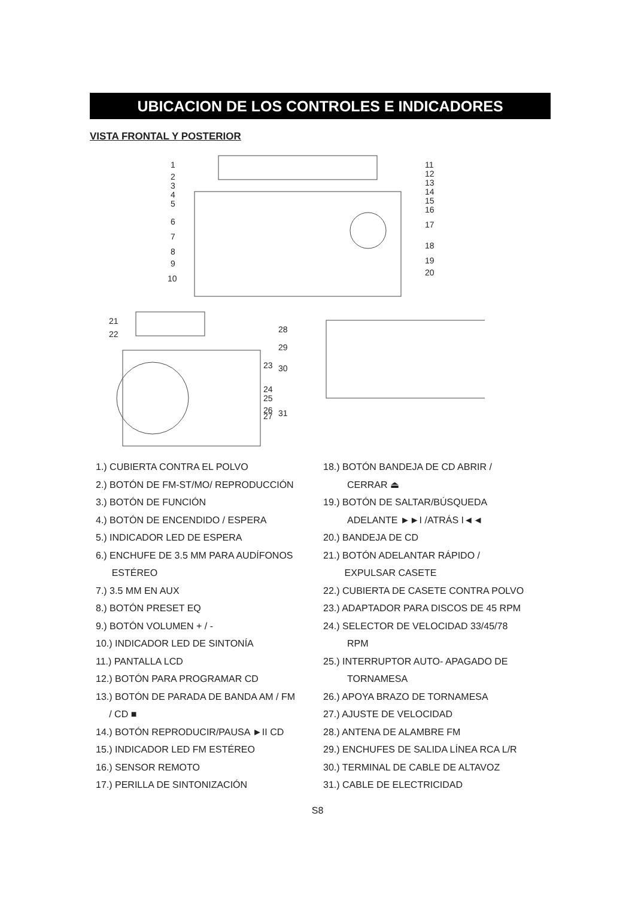UBICACION DE LOS CONTROLES E INDICADORES
VISTA FRONTAL Y POSTERIOR
1
2
3
4
5
6
7
8
9
10
11
12
13
14
15
16
17
18
19
20
21
22
23
24
25
26
27
28
29
30
31
1.) CUBIERTA CONTRA EL POLVO
2.) BOTÓN DE FM-ST/MO/ REPRODUCCIÓN
3.) BOTÓN DE FUNCIÓN
4.) BOTÓN DE ENCENDIDO / ESPERA
5.) INDICADOR LED DE ESPERA
6.) ENCHUFE DE 3.5 MM PARA AUDÍFONOS
ESTÉREO
7.) 3.5 MM EN AUX
8.) BOTÓN PRESET EQ
9.) BOTÓN VOLUMEN + / -
10.) INDICADOR LED DE SINTONÍA
11.) PANTALLA LCD
12.) BOTÓN PARA PROGRAMAR CD
13.) BOTÓN DE PARADA DE BANDA AM / FM
/ CD ■
14.) BOTÓN REPRODUCIR/PAUSA ►II CD
15.) INDICADOR LED FM ESTÉREO
16.) SENSOR REMOTO
17.) PERILLA DE SINTONIZACIÓN
18.) BOTÓN BANDEJA DE CD ABRIR /
CERRAR ⏏
19.) BOTÓN DE SALTAR/BÚSQUEDA
ADELANTE ►►I /ATRÁS I◄◄
20.) BANDEJA DE CD
21.) BOTÓN ADELANTAR RÁPIDO /
EXPULSAR CASETE
22.) CUBIERTA DE CASETE CONTRA POLVO
23.) ADAPTADOR PARA DISCOS DE 45 RPM
24.) SELECTOR DE VELOCIDAD 33/45/78
RPM
25.) INTERRUPTOR AUTO- APAGADO DE
TORNAMESA
26.) APOYA BRAZO DE TORNAMESA
27.) AJUSTE DE VELOCIDAD
28.) ANTENA DE ALAMBRE FM
29.) ENCHUFES DE SALIDA LÍNEA RCA L/R
30.) TERMINAL DE CABLE DE ALTAVOZ
31.) CABLE DE ELECTRICIDAD
S8